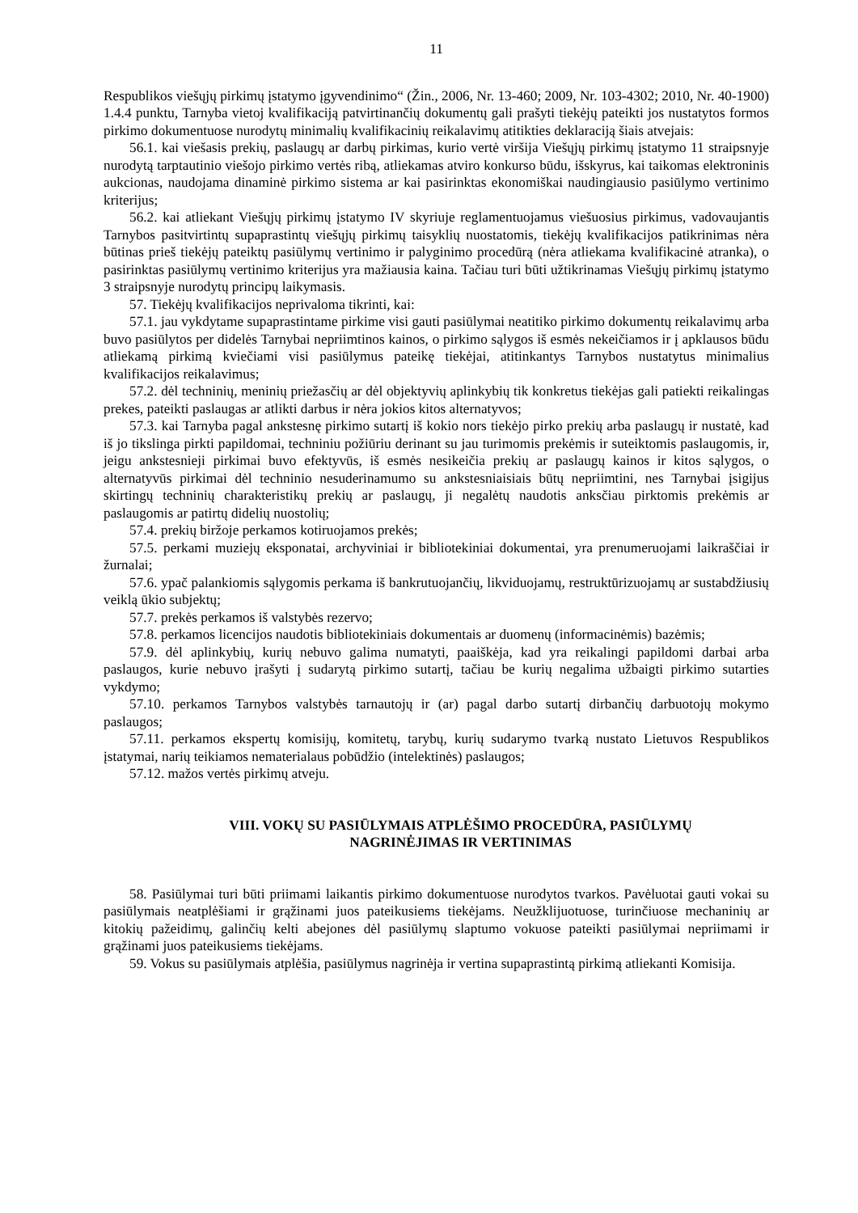11
Respublikos viešųjų pirkimų įstatymo įgyvendinimo“ (Žin., 2006, Nr. 13-460; 2009, Nr. 103-4302; 2010, Nr. 40-1900) 1.4.4 punktu, Tarnyba vietoj kvalifikaciją patvirtinančių dokumentų gali prašyti tiekėjų pateikti jos nustatytos formos pirkimo dokumentuose nurodytų minimalių kvalifikacinių reikalavimų atitikties deklaraciją šiais atvejais:
56.1. kai viešasis prekių, paslaugų ar darbų pirkimas, kurio vertė viršija Viešųjų pirkimų įstatymo 11 straipsnyje nurodytą tarptautinio viešojo pirkimo vertės ribą, atliekamas atviro konkurso būdu, išskyrus, kai taikomas elektroninis aukcionas, naudojama dinaminė pirkimo sistema ar kai pasirinktas ekonomiškai naudingiausio pasiūlymo vertinimo kriterijus;
56.2. kai atliekant Viešųjų pirkimų įstatymo IV skyriuje reglamentuojamus viešuosius pirkimus, vadovaujantis Tarnybos pasitvirtintų supaprastintų viešųjų pirkimų taisyklių nuostatomis, tiekėjų kvalifikacijos patikrinimas nėra būtinas prieš tiekėjų pateiktų pasiūlymų vertinimo ir palyginimo procedūrą (nėra atliekama kvalifikacinė atranka), o pasirinktas pasiūlymų vertinimo kriterijus yra mažiausia kaina. Tačiau turi būti užtikrinamas Viešųjų pirkimų įstatymo 3 straipsnyje nurodytų principų laikymasis.
57. Tiekėjų kvalifikacijos neprivaloma tikrinti, kai:
57.1. jau vykdytame supaprastintame pirkime visi gauti pasiūlymai neatitiko pirkimo dokumentų reikalavimų arba buvo pasiūlytos per didelės Tarnybai nepriimtinos kainos, o pirkimo sąlygos iš esmės nekeičiamos ir į apklausos būdu atliekamą pirkimą kviečiami visi pasiūlymus pateikę tiekėjai, atitinkantys Tarnybos nustatytus minimalius kvalifikacijos reikalavimus;
57.2. dėl techninių, meninių priežasčių ar dėl objektyvių aplinkybių tik konkretus tiekėjas gali patiekti reikalingas prekes, pateikti paslaugas ar atlikti darbus ir nėra jokios kitos alternatyvos;
57.3. kai Tarnyba pagal ankstesnę pirkimo sutartį iš kokio nors tiekėjo pirko prekių arba paslaugų ir nustatė, kad iš jo tikslinga pirkti papildomai, techniniu požiūriu derinant su jau turimomis prekėmis ir suteiktomis paslaugomis, ir, jeigu ankstesnieji pirkimai buvo efektyvūs, iš esmės nesikeičia prekių ar paslaugų kainos ir kitos sąlygos, o alternatyvūs pirkimai dėl techninio nesuderinamumo su ankstesniaisiais būtų nepriimtini, nes Tarnybai įsigijus skirtingų techninių charakteristikų prekių ar paslaugų, ji negalėtų naudotis anksčiau pirktomis prekėmis ar paslaugomis ar patirtų didelių nuostolių;
57.4. prekių biržoje perkamos kotiruojamos prekės;
57.5. perkami muziejų eksponatai, archyviniai ir bibliotekiniai dokumentai, yra prenumeruojami laikraščiai ir žurnalai;
57.6. ypač palankiomis sąlygomis perkama iš bankrutuojančių, likviduojamų, restruktūrizuojamų ar sustabdžiusių veiklą ūkio subjektų;
57.7. prekės perkamos iš valstybės rezervo;
57.8. perkamos licencijos naudotis bibliotekiniais dokumentais ar duomenų (informacinėmis) bazėmis;
57.9. dėl aplinkybių, kurių nebuvo galima numatyti, paaiškėja, kad yra reikalingi papildomi darbai arba paslaugos, kurie nebuvo įrašyti į sudarytą pirkimo sutartį, tačiau be kurių negalima užbaigti pirkimo sutarties vykdymo;
57.10. perkamos Tarnybos valstybės tarnautojų ir (ar) pagal darbo sutartį dirbančių darbuotojų mokymo paslaugos;
57.11. perkamos ekspertų komisijų, komitetų, tarybų, kurių sudarymo tvarką nustato Lietuvos Respublikos įstatymai, narių teikiamos nematerialaus pobūdžio (intelektinės) paslaugos;
57.12. mažos vertės pirkimų atveju.
VIII. VOKŲ SU PASIŪLYMAIS ATPLĖŠIMO PROCEDŪRA, PASIŪLYMŲ
NAGRINĖJIMAS IR VERTINIMAS
58. Pasiūlymai turi būti priimami laikantis pirkimo dokumentuose nurodytos tvarkos. Pavėluotai gauti vokai su pasiūlymais neatplėšiami ir grąžinami juos pateikusiems tiekėjams. Neužklijuotuose, turinčiuose mechaninių ar kitokių pažeidimų, galinčių kelti abejones dėl pasiūlymų slaptumo vokuose pateikti pasiūlymai nepriimami ir grąžinami juos pateikusiems tiekėjams.
59. Vokus su pasiūlymais atplėšia, pasiūlymus nagrinėja ir vertina supaprastintą pirkimą atliekanti Komisija.